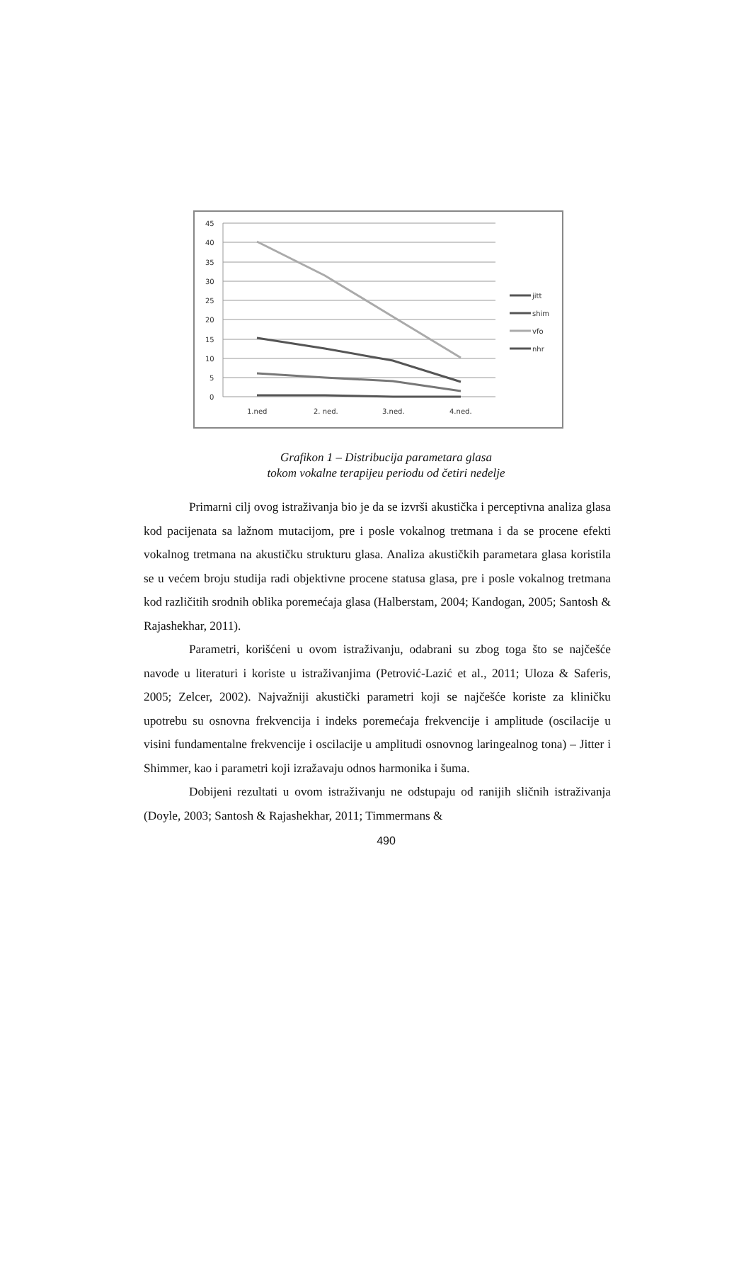45
40
35
30
25
20
15
10
5
0
1.ned
2. ned.
3.ned.
4.ned.
jitt
shim
vfo
nhr
Grafikon 1 – Distribucija parametara glasa
tokom vokalne terapijeu periodu od četiri nedelje
Primarni cilj ovog istraživanja bio je da se izvrši akustička i perceptivna analiza glasa kod pacijenata sa lažnom mutacijom, pre i posle vokalnog tretmana i da se procene efekti vokalnog tretmana na akustičku strukturu glasa. Analiza akustičkih parametara glasa koristila se u većem broju studija radi objektivne procene statusa glasa, pre i posle vokalnog tretmana kod različitih srodnih oblika poremećaja glasa (Halberstam, 2004; Kandogan, 2005; Santosh & Rajashekhar, 2011).
Parametri, korišćeni u ovom istraživanju, odabrani su zbog toga što se najčešće navode u literaturi i koriste u istraživanjima (Petrović-Lazić et al., 2011; Uloza & Saferis, 2005; Zelcer, 2002). Najvažniji akustički parametri koji se najčešće koriste za kliničku upotrebu su osnovna frekvencija i indeks poremećaja frekvencije i amplitude (oscilacije u visini fundamentalne frekvencije i oscilacije u amplitudi osnovnog laringealnog tona) – Jitter i Shimmer, kao i parametri koji izražavaju odnos harmonika i šuma.
Dobijeni rezultati u ovom istraživanju ne odstupaju od ranijih sličnih istraživanja (Doyle, 2003; Santosh & Rajashekhar, 2011; Timmermans &
490